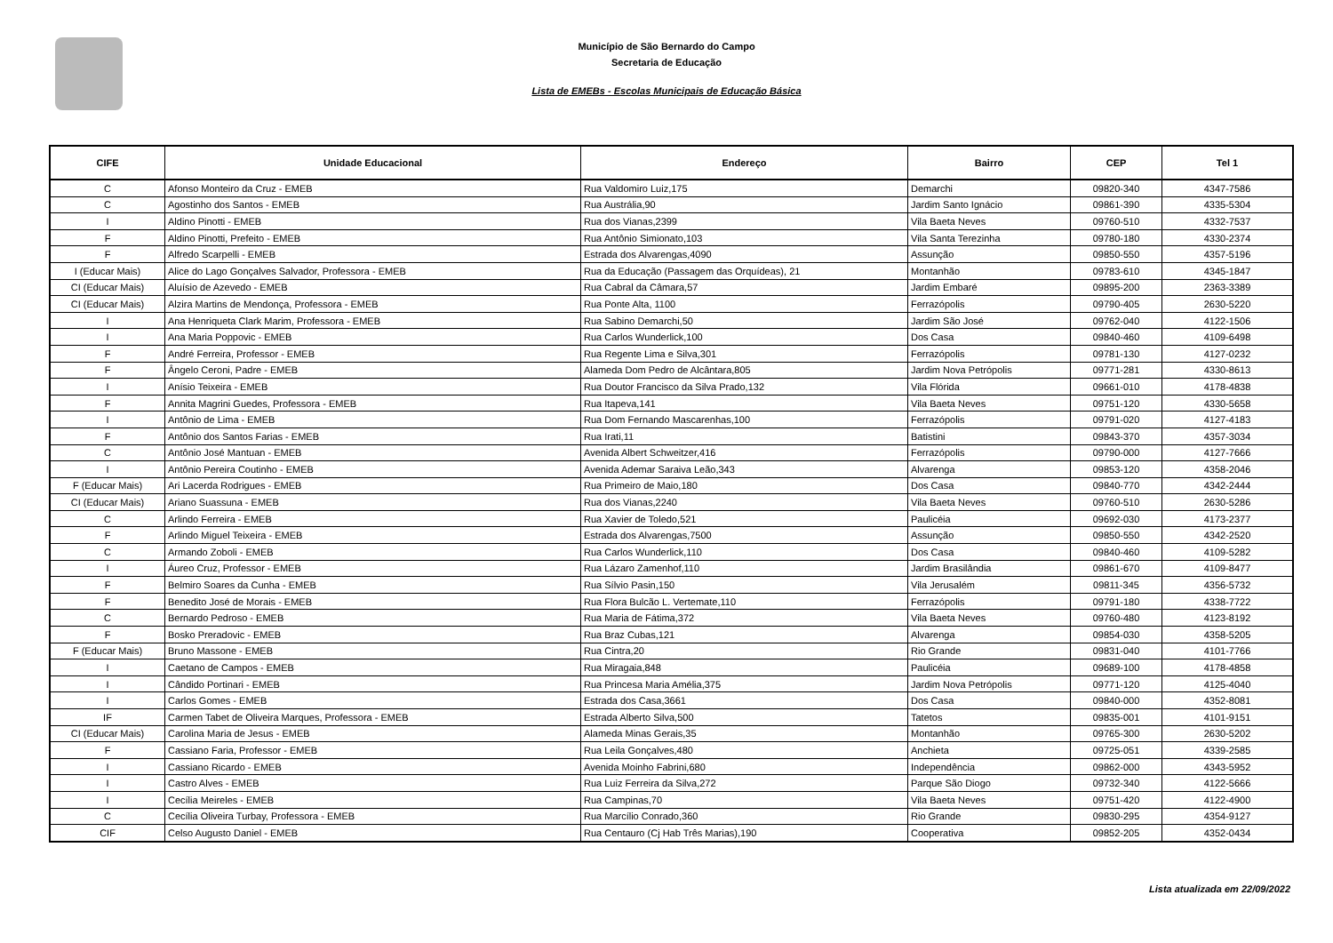Município de São Bernardo do Campo
Secretaria de Educação
Lista de EMEBs - Escolas Municipais de Educação Básica
| CIFE | Unidade Educacional | Endereço | Bairro | CEP | Tel 1 |
| --- | --- | --- | --- | --- | --- |
| C | Afonso Monteiro da Cruz - EMEB | Rua Valdomiro Luiz,175 | Demarchi | 09820-340 | 4347-7586 |
| C | Agostinho dos Santos - EMEB | Rua Austrália,90 | Jardim Santo Ignácio | 09861-390 | 4335-5304 |
| I | Aldino Pinotti - EMEB | Rua dos Vianas,2399 | Vila Baeta Neves | 09760-510 | 4332-7537 |
| F | Aldino Pinotti, Prefeito - EMEB | Rua Antônio Simionato,103 | Vila Santa Terezinha | 09780-180 | 4330-2374 |
| F | Alfredo Scarpelli - EMEB | Estrada dos Alvarengas,4090 | Assunção | 09850-550 | 4357-5196 |
| I (Educar Mais) | Alice do Lago Gonçalves Salvador, Professora - EMEB | Rua da Educação (Passagem das Orquídeas), 21 | Montanhão | 09783-610 | 4345-1847 |
| CI (Educar Mais) | Aluísio de Azevedo - EMEB | Rua Cabral da Câmara,57 | Jardim Embaré | 09895-200 | 2363-3389 |
| CI (Educar Mais) | Alzira Martins de Mendonça, Professora - EMEB | Rua Ponte Alta, 1100 | Ferrazópolis | 09790-405 | 2630-5220 |
| I | Ana Henriqueta Clark Marim, Professora - EMEB | Rua Sabino Demarchi,50 | Jardim São José | 09762-040 | 4122-1506 |
| I | Ana Maria Poppovic - EMEB | Rua Carlos Wunderlick,100 | Dos Casa | 09840-460 | 4109-6498 |
| F | André Ferreira, Professor - EMEB | Rua Regente Lima e Silva,301 | Ferrazópolis | 09781-130 | 4127-0232 |
| F | Ângelo Ceroni, Padre - EMEB | Alameda Dom Pedro de Alcântara,805 | Jardim Nova Petrópolis | 09771-281 | 4330-8613 |
| I | Anísio Teixeira - EMEB | Rua Doutor Francisco da Silva Prado,132 | Vila Flórida | 09661-010 | 4178-4838 |
| F | Annita Magrini Guedes, Professora - EMEB | Rua Itapeva,141 | Vila Baeta Neves | 09751-120 | 4330-5658 |
| I | Antônio de Lima - EMEB | Rua Dom Fernando Mascarenhas,100 | Ferrazópolis | 09791-020 | 4127-4183 |
| F | Antônio dos Santos Farias - EMEB | Rua Irati,11 | Batistini | 09843-370 | 4357-3034 |
| C | Antônio José Mantuan - EMEB | Avenida Albert Schweitzer,416 | Ferrazópolis | 09790-000 | 4127-7666 |
| I | Antônio Pereira Coutinho - EMEB | Avenida Ademar Saraiva Leão,343 | Alvarenga | 09853-120 | 4358-2046 |
| F (Educar Mais) | Ari Lacerda Rodrigues - EMEB | Rua Primeiro de Maio,180 | Dos Casa | 09840-770 | 4342-2444 |
| CI (Educar Mais) | Ariano Suassuna - EMEB | Rua dos Vianas,2240 | Vila Baeta Neves | 09760-510 | 2630-5286 |
| C | Arlindo Ferreira - EMEB | Rua Xavier de Toledo,521 | Paulicéia | 09692-030 | 4173-2377 |
| F | Arlindo Miguel Teixeira - EMEB | Estrada dos Alvarengas,7500 | Assunção | 09850-550 | 4342-2520 |
| C | Armando Zoboli - EMEB | Rua Carlos Wunderlick,110 | Dos Casa | 09840-460 | 4109-5282 |
| I | Áureo Cruz, Professor - EMEB | Rua Lázaro Zamenhof,110 | Jardim Brasilândia | 09861-670 | 4109-8477 |
| F | Belmiro Soares da Cunha - EMEB | Rua Sílvio Pasin,150 | Vila Jerusalém | 09811-345 | 4356-5732 |
| F | Benedito José de Morais - EMEB | Rua Flora Bulcão L. Vertemate,110 | Ferrazópolis | 09791-180 | 4338-7722 |
| C | Bernardo Pedroso - EMEB | Rua Maria de Fátima,372 | Vila Baeta Neves | 09760-480 | 4123-8192 |
| F | Bosko Preradovic - EMEB | Rua Braz Cubas,121 | Alvarenga | 09854-030 | 4358-5205 |
| F (Educar Mais) | Bruno Massone - EMEB | Rua Cintra,20 | Rio Grande | 09831-040 | 4101-7766 |
| I | Caetano de Campos - EMEB | Rua Miragaia,848 | Paulicéia | 09689-100 | 4178-4858 |
| I | Cândido Portinari - EMEB | Rua Princesa Maria Amélia,375 | Jardim Nova Petrópolis | 09771-120 | 4125-4040 |
| I | Carlos Gomes - EMEB | Estrada dos Casa,3661 | Dos Casa | 09840-000 | 4352-8081 |
| IF | Carmen Tabet de Oliveira Marques, Professora - EMEB | Estrada Alberto Silva,500 | Tatetos | 09835-001 | 4101-9151 |
| CI (Educar Mais) | Carolina Maria de Jesus - EMEB | Alameda Minas Gerais,35 | Montanhão | 09765-300 | 2630-5202 |
| F | Cassiano Faria, Professor - EMEB | Rua Leila Gonçalves,480 | Anchieta | 09725-051 | 4339-2585 |
| I | Cassiano Ricardo - EMEB | Avenida Moinho Fabrini,680 | Independência | 09862-000 | 4343-5952 |
| I | Castro Alves - EMEB | Rua Luiz Ferreira da Silva,272 | Parque São Diogo | 09732-340 | 4122-5666 |
| I | Cecília Meireles - EMEB | Rua Campinas,70 | Vila Baeta Neves | 09751-420 | 4122-4900 |
| C | Cecília Oliveira Turbay, Professora - EMEB | Rua Marcílio Conrado,360 | Rio Grande | 09830-295 | 4354-9127 |
| CIF | Celso Augusto Daniel - EMEB | Rua Centauro (Cj Hab Três Marias),190 | Cooperativa | 09852-205 | 4352-0434 |
Lista atualizada em 22/09/2022